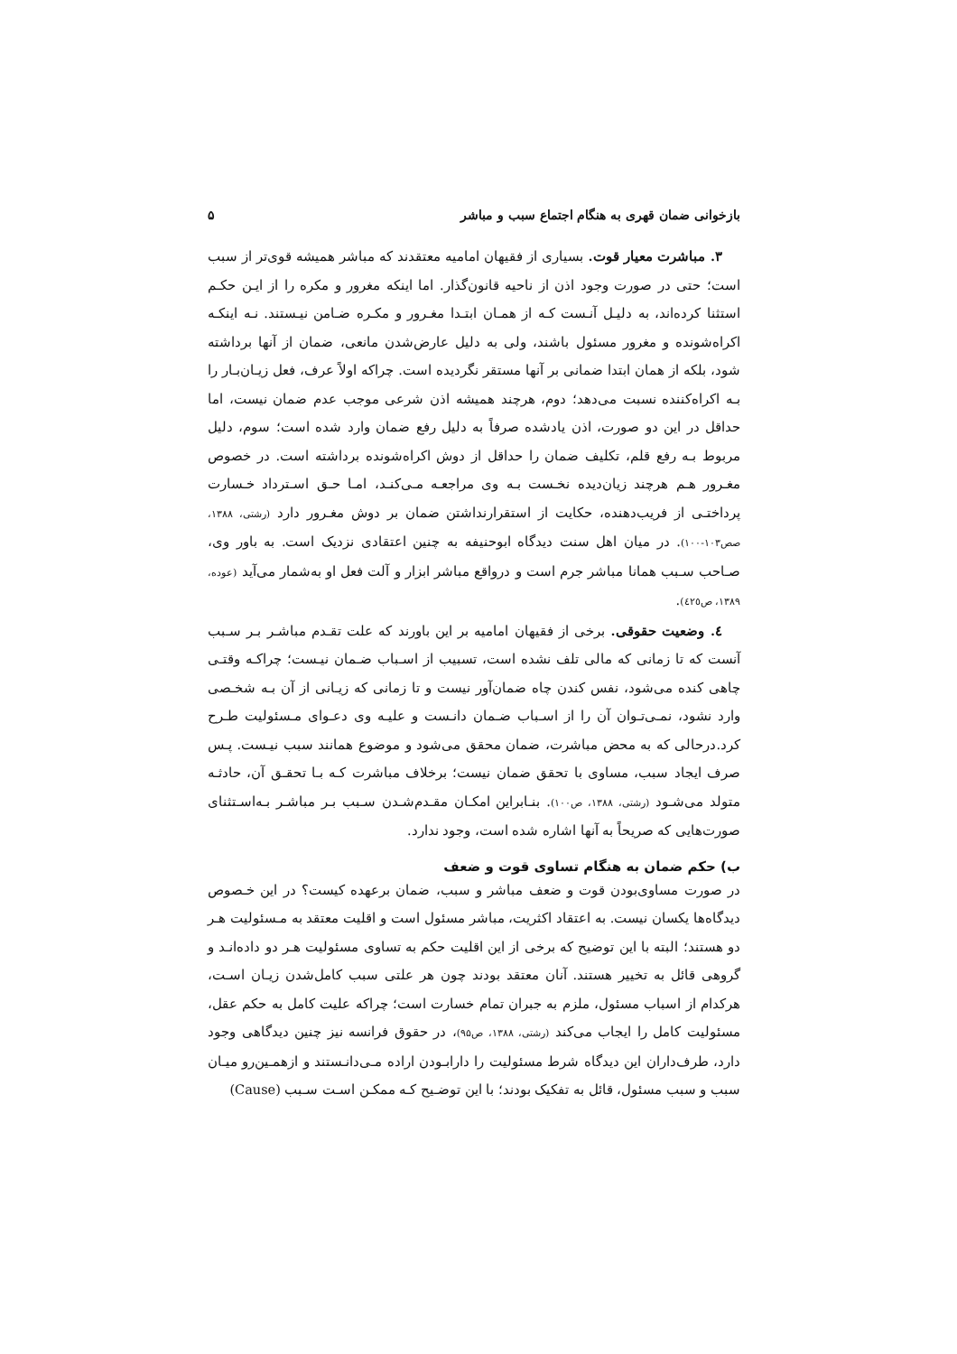بازخوانی ضمان قهری به هنگام اجتماع سبب و مباشر ۵
۳. مباشرت معیار قوت. بسیاری از فقیهان امامیه معتقدند که مباشر همیشه قوی‌تر از سبب است؛ حتی در صورت وجود اذن از ناحیه قانون‌گذار. اما اینکه مغرور و مکره را از ایـن حکـم استثنا کرده‌اند، به دلیـل آنـست کـه از همـان ابتـدا مغـرور و مکـره ضـامن نیـستند. نـه اینکـه اکراه‌شونده و مغرور مسئول باشند، ولی به دلیل عارض‌شدن مانعی، ضمان از آنها برداشته شود، بلکه از همان ابتدا ضمانی بر آنها مستقر نگردیده است. چراکه اولاً عرف، فعل زیـان‌بـار را بـه اکراه‌کننده نسبت می‌دهد؛ دوم، هرچند همیشه اذن شرعی موجب عدم ضمان نیست، اما حداقل در این دو صورت، اذن یادشده صرفاً به دلیل رفع ضمان وارد شده است؛ سوم، دلیل مربوط بـه رفع قلم، تکلیف ضمان را حداقل از دوش اکراه‌شونده برداشته است. در خصوص مغـرور هـم هرچند زیان‌دیده نخـست بـه وی مراجعـه مـی‌کنـد، امـا حـق اسـترداد خـسارت پرداختـی از فریب‌دهنده، حکایت از استقرارنداشتن ضمان بر دوش مغـرور دارد (رشتی، ۱۳۸۸، صص۱۰۳-۱۰۰). در میان اهل سنت دیدگاه ابوحنیفه به چنین اعتقادی نزدیک است. به باور وی، صـاحب سـبب همانا مباشر جرم است و درواقع مباشر ابزار و آلت فعل او به‌شمار می‌آید (عوده، ۱۳۸۹، ص٤٢٥).
٤. وضعیت حقوقی. برخی از فقیهان امامیه بر این باورند که علت تقـدم مباشـر بـر سـبب آنست که تا زمانی که مالی تلف نشده است، تسبیب از اسـباب ضـمان نیـست؛ چراکـه وقتـی چاهی کنده می‌شود، نفس کندن چاه ضمان‌آور نیست و تا زمانی که زیـانی از آن بـه شخـصی وارد نشود، نمـی‌تـوان آن را از اسـباب ضـمان دانـست و علیـه وی دعـوای مـسئولیت طـرح کرد.درحالی که به محض مباشرت، ضمان محقق می‌شود و موضوع همانند سبب نیـست. پـس صرف ایجاد سبب، مساوی با تحقق ضمان نیست؛ برخلاف مباشرت کـه بـا تحقـق آن، حادثـه متولد می‌شـود (رشتی، ۱۳۸۸، ص۱۰۰). بنـابراین امکـان مقـدم‌شـدن سـبب بـر مباشـر بـه‌اسـتثنای صورت‌هایی که صریحاً به آنها اشاره شده است، وجود ندارد.
ب) حکم ضمان به هنگام تساوی قوت و ضعف
در صورت مساوی‌بودن قوت و ضعف مباشر و سبب، ضمان برعهده کیست؟ در این خـصوص دیدگاه‌ها یکسان نیست. به اعتقاد اکثریت، مباشر مسئول است و اقلیت معتقد به مـسئولیت هـر دو هستند؛ البته با این توضیح که برخی از این اقلیت حکم به تساوی مسئولیت هـر دو داده‌انـد و گروهی قائل به تخییر هستند. آنان معتقد بودند چون هر علتی سبب کامل‌شدن زیـان اسـت، هرکدام از اسباب مسئول، ملزم به جبران تمام خسارت است؛ چراکه علیت کامل به حکم عقل، مسئولیت کامل را ایجاب می‌کند (رشتی، ۱۳۸۸، ص۹۵)، در حقوق فرانسه نیز چنین دیدگاهی وجود دارد، طرف‌داران این دیدگاه شرط مسئولیت را دارابـودن اراده مـی‌دانـستند و ازهمـین‌رو میـان سبب و سبب مسئول، قائل به تفکیک بودند؛ با این توضـیح کـه ممکـن اسـت سـبب (Cause)